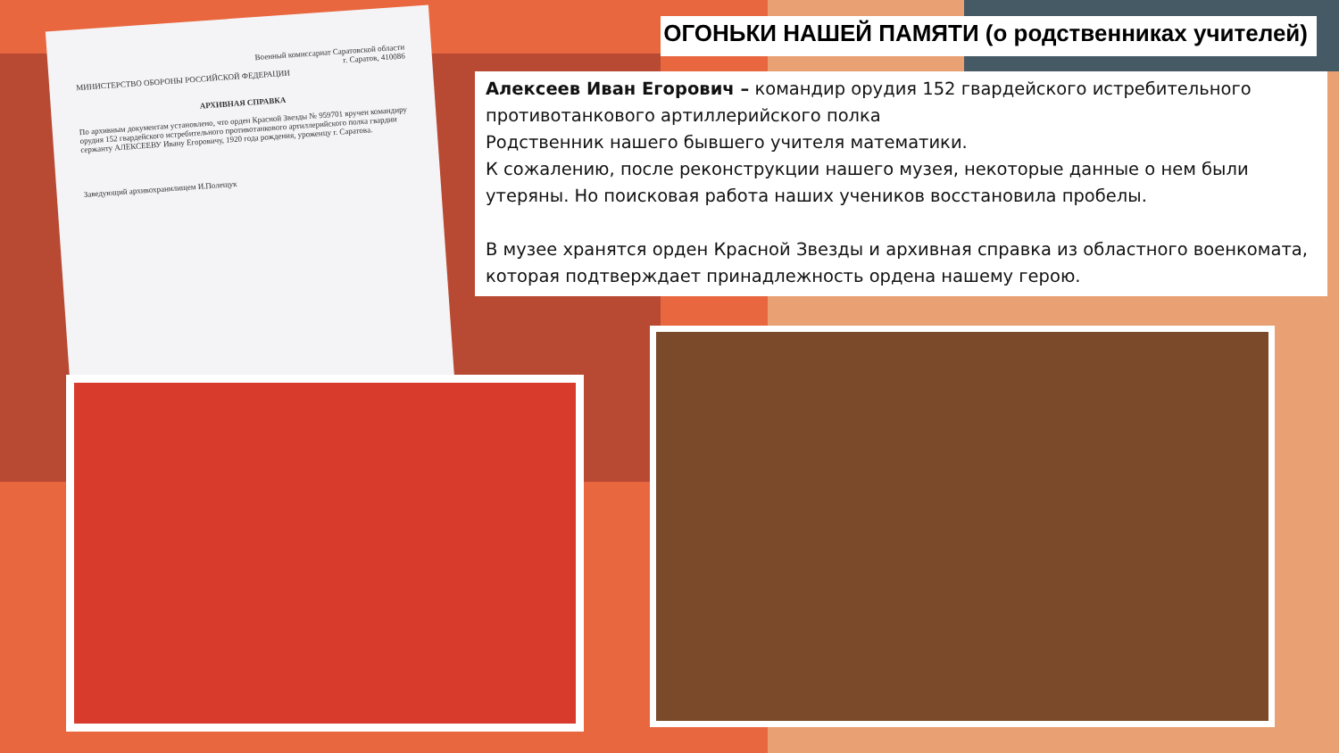ОГОНЬКИ НАШЕЙ ПАМЯТИ (о родственниках учителей)
Алексеев Иван Егорович – командир орудия 152 гвардейского истребительного противотанкового артиллерийского полка
Родственник нашего бывшего учителя математики.
К сожалению, после реконструкции нашего музея, некоторые данные о нем были утеряны. Но поисковая работа наших учеников восстановила пробелы.
В музее хранятся орден Красной Звезды и архивная справка из областного военкомата, которая подтверждает принадлежность ордена нашему герою.
Военный комиссариат Саратовской области
г. Саратов, 410086
МИНИСТЕРСТВО ОБОРОНЫ РОССИЙСКОЙ ФЕДЕРАЦИИ
АРХИВНАЯ СПРАВКА
По архивным документам установлено, что орден Красной Звезды № 959701 вручен командиру орудия 152 гвардейского истребительного противотанкового артиллерийского полка гвардии сержанту АЛЕКСЕЕВУ Ивану Егоровичу, 1920 года рождения, уроженцу г. Саратова.
Заведующий архивохранилищем И.Полещук